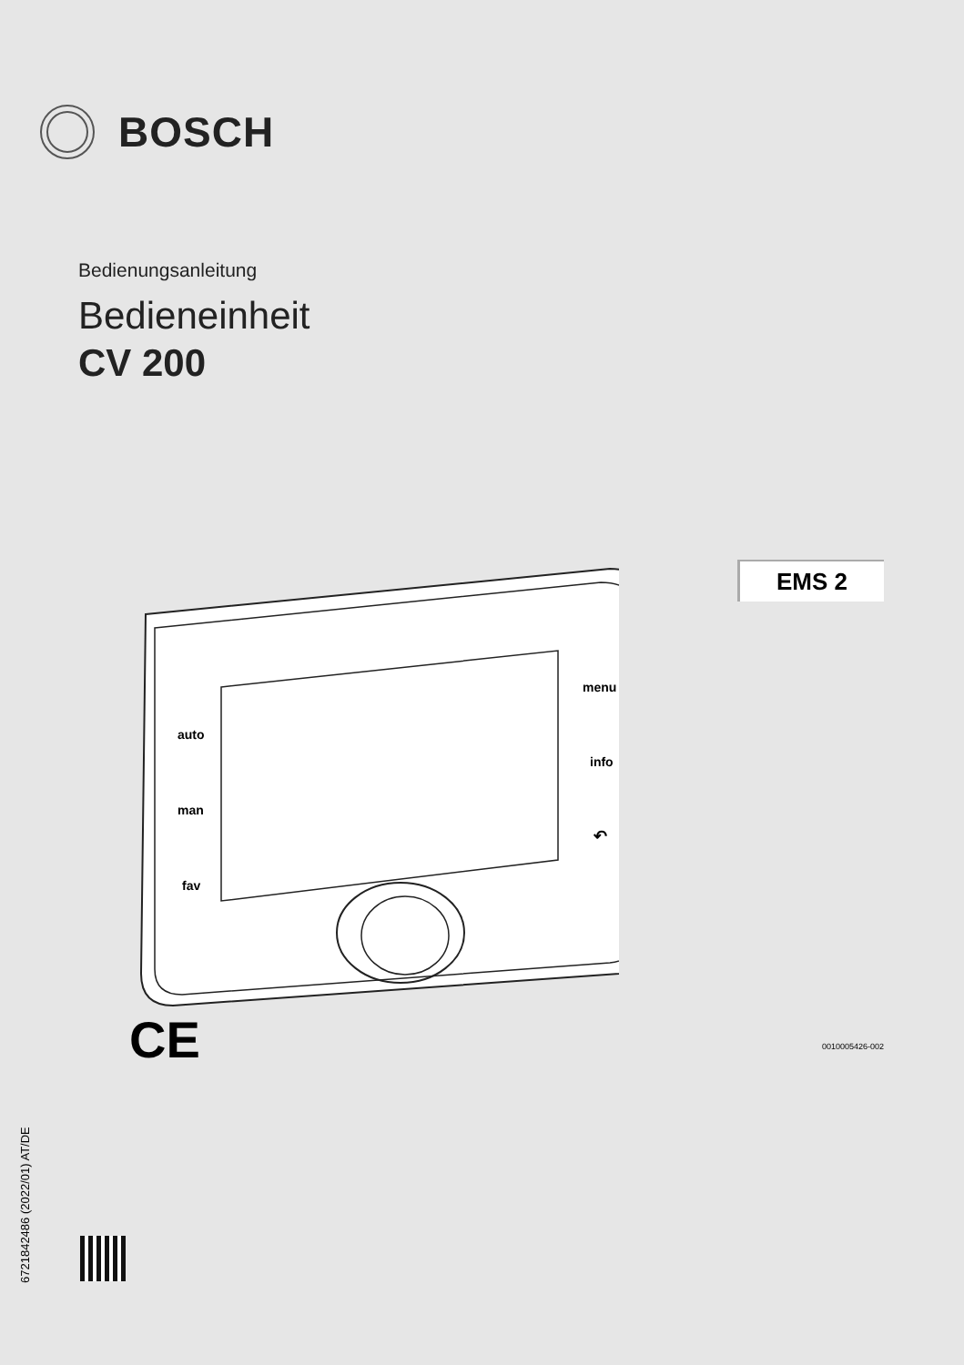BOSCH
Bedienungsanleitung
Bedieneinheit
CV 200
EMS 2
auto
man
fav
menu
info
↶
CE 0010005426-002
6721842486 (2022/01) AT/DE